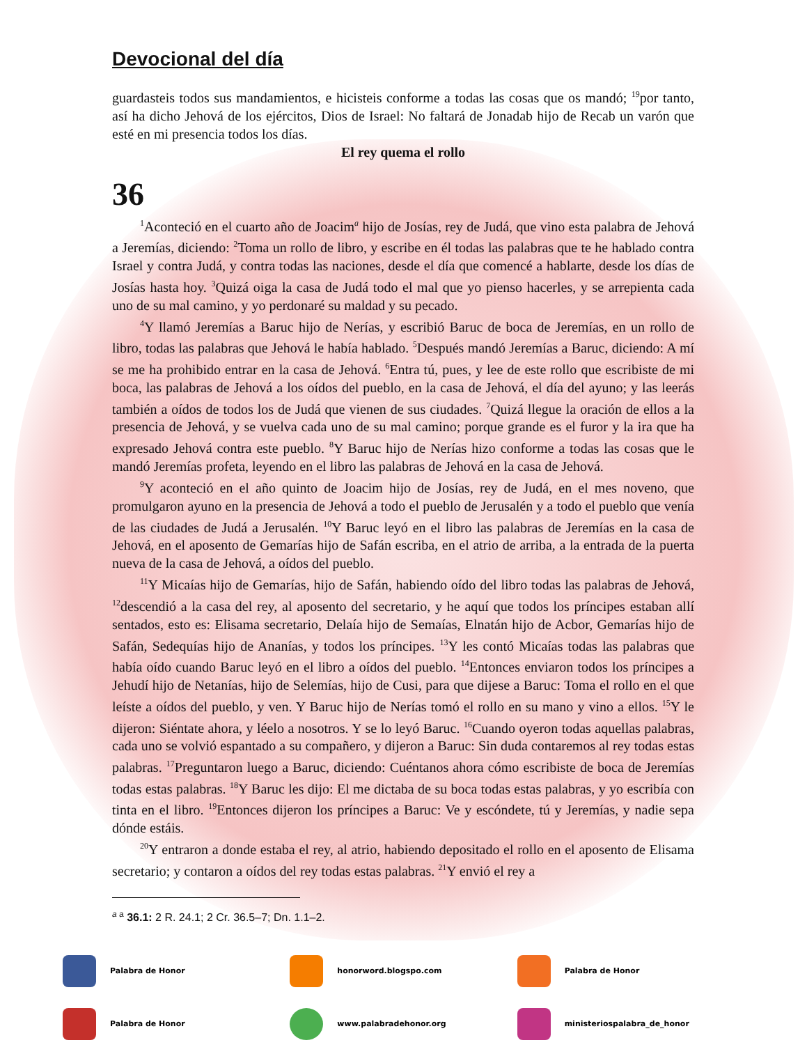Devocional del día
guardasteis todos sus mandamientos, e hicisteis conforme a todas las cosas que os mandó; <sup>19</sup>por tanto, así ha dicho Jehová de los ejércitos, Dios de Israel: No faltará de Jonadab hijo de Recab un varón que esté en mi presencia todos los días.
El rey quema el rollo
36
<sup>1</sup> Aconteció en el cuarto año de Joacim<sup>a</sup> hijo de Josías, rey de Judá, que vino esta palabra de Jehová a Jeremías, diciendo: <sup>2</sup>Toma un rollo de libro, y escribe en él todas las palabras que te he hablado contra Israel y contra Judá, y contra todas las naciones, desde el día que comencé a hablarte, desde los días de Josías hasta hoy. <sup>3</sup>Quizá oiga la casa de Judá todo el mal que yo pienso hacerles, y se arrepienta cada uno de su mal camino, y yo perdonaré su maldad y su pecado.
<sup>4</sup> Y llamó Jeremías a Baruc hijo de Nerías, y escribió Baruc de boca de Jeremías, en un rollo de libro, todas las palabras que Jehová le había hablado. <sup>5</sup>Después mandó Jeremías a Baruc, diciendo: A mí se me ha prohibido entrar en la casa de Jehová. <sup>6</sup>Entra tú, pues, y lee de este rollo que escribiste de mi boca, las palabras de Jehová a los oídos del pueblo, en la casa de Jehová, el día del ayuno; y las leerás también a oídos de todos los de Judá que vienen de sus ciudades. <sup>7</sup>Quizá llegue la oración de ellos a la presencia de Jehová, y se vuelva cada uno de su mal camino; porque grande es el furor y la ira que ha expresado Jehová contra este pueblo. <sup>8</sup>Y Baruc hijo de Nerías hizo conforme a todas las cosas que le mandó Jeremías profeta, leyendo en el libro las palabras de Jehová en la casa de Jehová.
<sup>9</sup> Y aconteció en el año quinto de Joacim hijo de Josías, rey de Judá, en el mes noveno, que promulgaron ayuno en la presencia de Jehová a todo el pueblo de Jerusalén y a todo el pueblo que venía de las ciudades de Judá a Jerusalén. <sup>10</sup>Y Baruc leyó en el libro las palabras de Jeremías en la casa de Jehová, en el aposento de Gemarías hijo de Safán escriba, en el atrio de arriba, a la entrada de la puerta nueva de la casa de Jehová, a oídos del pueblo.
<sup>11</sup> Y Micaías hijo de Gemarías, hijo de Safán, habiendo oído del libro todas las palabras de Jehová, <sup>12</sup>descendió a la casa del rey, al aposento del secretario, y he aquí que todos los príncipes estaban allí sentados, esto es: Elisama secretario, Delaía hijo de Semaías, Elnatán hijo de Acbor, Gemarías hijo de Safán, Sedequías hijo de Ananías, y todos los príncipes. <sup>13</sup>Y les contó Micaías todas las palabras que había oído cuando Baruc leyó en el libro a oídos del pueblo. <sup>14</sup>Entonces enviaron todos los príncipes a Jehudí hijo de Netanías, hijo de Selemías, hijo de Cusi, para que dijese a Baruc: Toma el rollo en el que leíste a oídos del pueblo, y ven. Y Baruc hijo de Nerías tomó el rollo en su mano y vino a ellos. <sup>15</sup>Y le dijeron: Siéntate ahora, y léelo a nosotros. Y se lo leyó Baruc. <sup>16</sup>Cuando oyeron todas aquellas palabras, cada uno se volvió espantado a su compañero, y dijeron a Baruc: Sin duda contaremos al rey todas estas palabras. <sup>17</sup>Preguntaron luego a Baruc, diciendo: Cuéntanos ahora cómo escribiste de boca de Jeremías todas estas palabras. <sup>18</sup>Y Baruc les dijo: El me dictaba de su boca todas estas palabras, y yo escribía con tinta en el libro. <sup>19</sup>Entonces dijeron los príncipes a Baruc: Ve y escóndete, tú y Jeremías, y nadie sepa dónde estáis.
<sup>20</sup> Y entraron a donde estaba el rey, al atrio, habiendo depositado el rollo en el aposento de Elisama secretario; y contaron a oídos del rey todas estas palabras. <sup>21</sup>Y envió el rey a
<sup>a a</sup> 36.1: 2 R. 24.1; 2 Cr. 36.5–7; Dn. 1.1–2.
Palabra de Honor
honorword.blogspo.com
Palabra de Honor
Palabra de Honor
www.palabradehonor.org
ministeriospalabra_de_honor